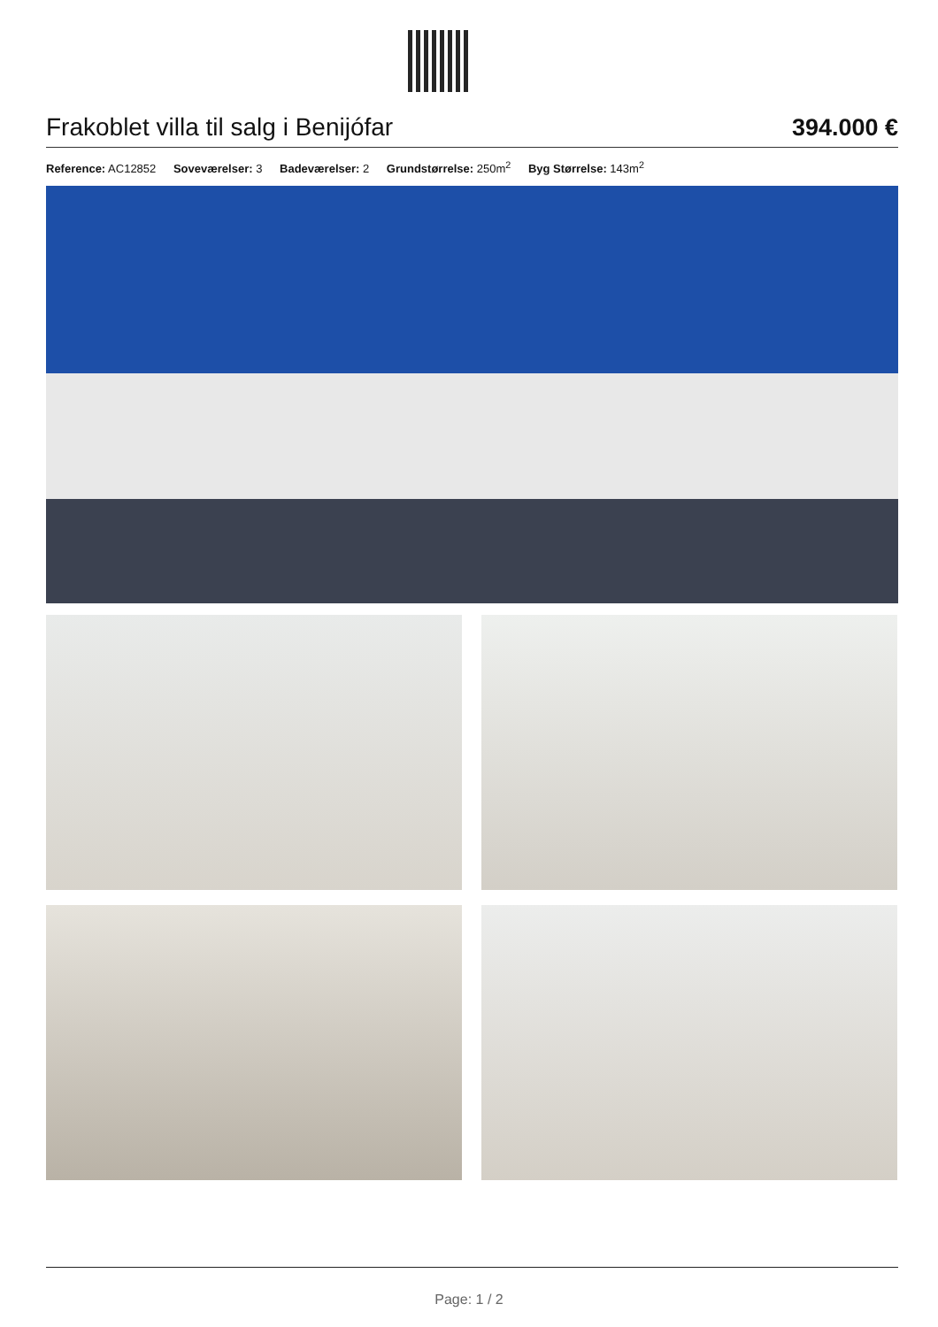Frakoblet villa til salg i Benijófar
394.000 €
Reference: AC12852 Soveværelser: 3 Badeværelser: 2 Grundstørrelse: 250m<sup>2</sup> Byg Størrelse: 143m<sup>2</sup>
Page: 1 / 2